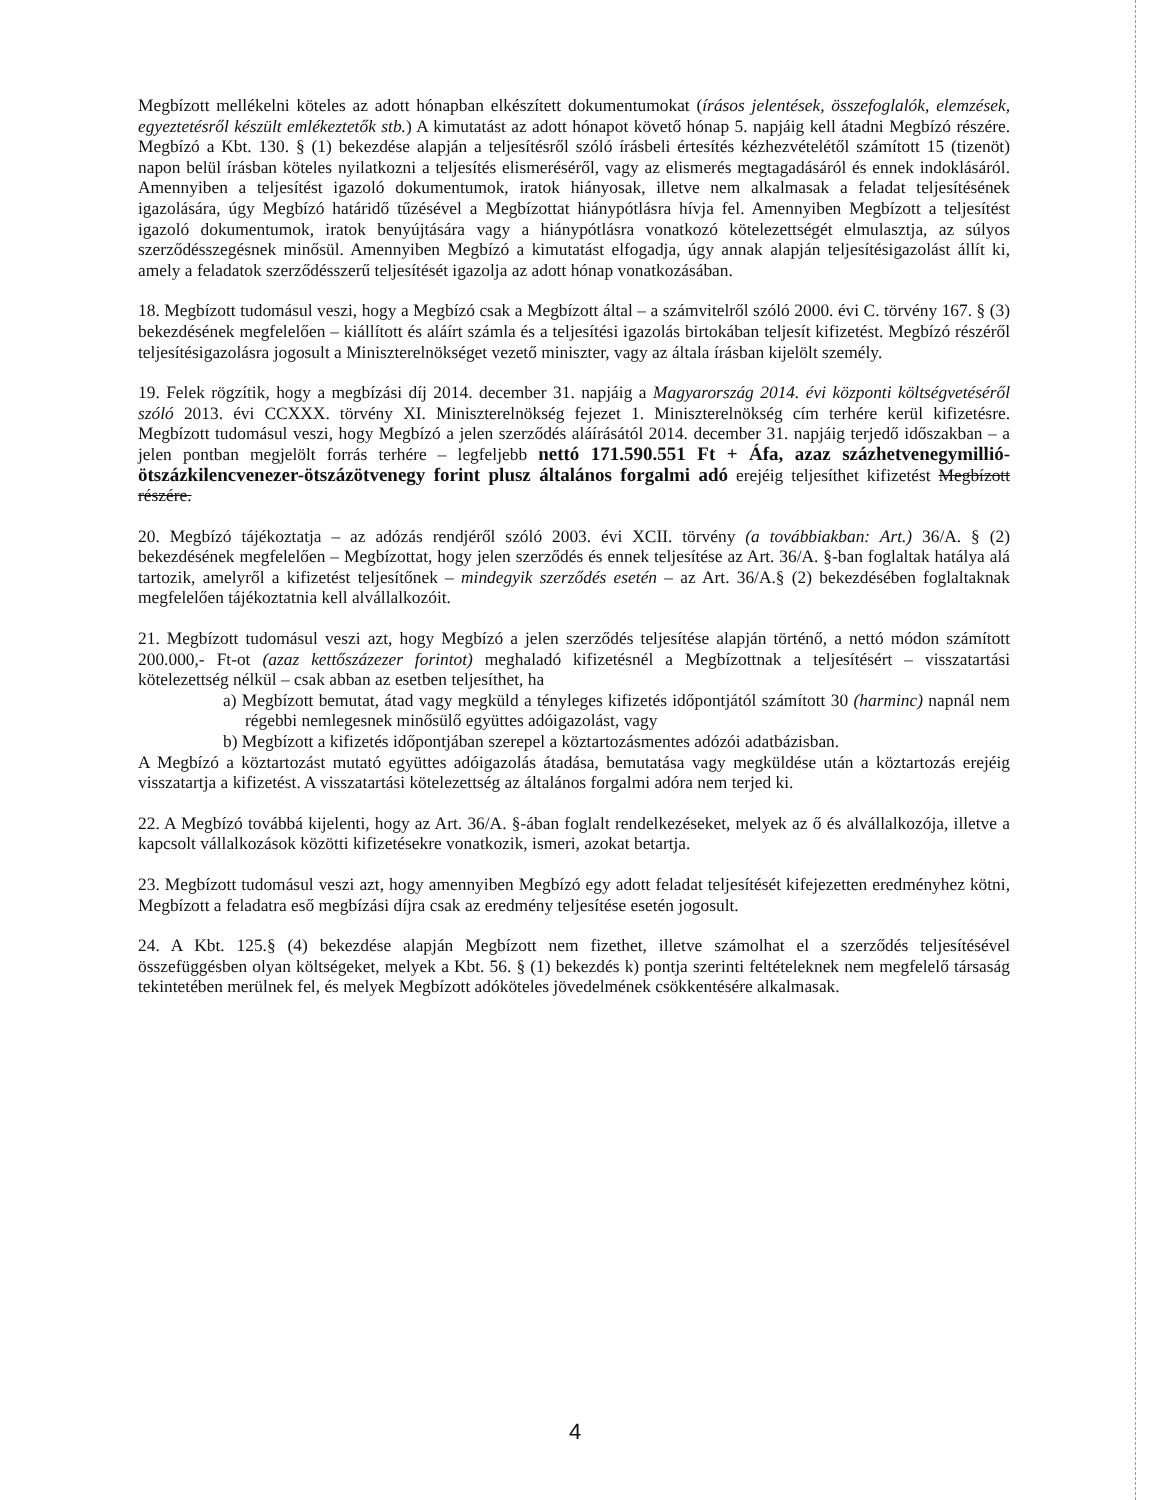Megbízott mellékelni köteles az adott hónapban elkészített dokumentumokat (írásos jelentések, összefoglalók, elemzések, egyeztetésről készült emlékeztetők stb.) A kimutatást az adott hónapot követő hónap 5. napjáig kell átadni Megbízó részére. Megbízó a Kbt. 130. § (1) bekezdése alapján a teljesítésről szóló írásbeli értesítés kézhezvételétől számított 15 (tizenöt) napon belül írásban köteles nyilatkozni a teljesítés elismeréséről, vagy az elismerés megtagadásáról és ennek indoklásáról. Amennyiben a teljesítést igazoló dokumentumok, iratok hiányosak, illetve nem alkalmasak a feladat teljesítésének igazolására, úgy Megbízó határidő tűzésével a Megbízottat hiánypótlásra hívja fel. Amennyiben Megbízott a teljesítést igazoló dokumentumok, iratok benyújtására vagy a hiánypótlásra vonatkozó kötelezettségét elmulasztja, az súlyos szerződésszegésnek minősül. Amennyiben Megbízó a kimutatást elfogadja, úgy annak alapján teljesítésigazolást állít ki, amely a feladatok szerződésszerű teljesítését igazolja az adott hónap vonatkozásában.
18. Megbízott tudomásul veszi, hogy a Megbízó csak a Megbízott által – a számvitelről szóló 2000. évi C. törvény 167. § (3) bekezdésének megfelelően – kiállított és aláírt számla és a teljesítési igazolás birtokában teljesít kifizetést. Megbízó részéről teljesítésigazolásra jogosult a Miniszterelnökséget vezető miniszter, vagy az általa írásban kijelölt személy.
19. Felek rögzítik, hogy a megbízási díj 2014. december 31. napjáig a Magyarország 2014. évi központi költségvetéséről szóló 2013. évi CCXXX. törvény XI. Miniszterelnökség fejezet 1. Miniszterelnökség cím terhére kerül kifizetésre. Megbízott tudomásul veszi, hogy Megbízó a jelen szerződés aláírásától 2014. december 31. napjáig terjedő időszakban – a jelen pontban megjelölt forrás terhére – legfeljebb nettó 171.590.551 Ft + Áfa, azaz százhetvenegymillió-ötszázkilencvenezer-ötszázötvenegy forint plusz általános forgalmi adó erejéig teljesíthet kifizetést Megbízott részére.
20. Megbízó tájékoztatja – az adózás rendjéről szóló 2003. évi XCII. törvény (a továbbiakban: Art.) 36/A. § (2) bekezdésének megfelelően – Megbízottat, hogy jelen szerződés és ennek teljesítése az Art. 36/A. §-ban foglaltak hatálya alá tartozik, amelyről a kifizetést teljesítőnek – mindegyik szerződés esetén – az Art. 36/A.§ (2) bekezdésében foglaltaknak megfelelően tájékoztatnia kell alvállalkozóit.
21. Megbízott tudomásul veszi azt, hogy Megbízó a jelen szerződés teljesítése alapján történő, a nettó módon számított 200.000,- Ft-ot (azaz kettőszázezer forintot) meghaladó kifizetésnél a Megbízottnak a teljesítésért – visszatartási kötelezettség nélkül – csak abban az esetben teljesíthet, ha
a) Megbízott bemutat, átad vagy megküld a tényleges kifizetés időpontjától számított 30 (harminc) napnál nem régebbi nemlegesnek minősülő együttes adóigazolást, vagy
b) Megbízott a kifizetés időpontjában szerepel a köztartozásmentes adózói adatbázisban.
A Megbízó a köztartozást mutató együttes adóigazolás átadása, bemutatása vagy megküldése után a köztartozás erejéig visszatartja a kifizetést. A visszatartási kötelezettség az általános forgalmi adóra nem terjed ki.
22. A Megbízó továbbá kijelenti, hogy az Art. 36/A. §-ában foglalt rendelkezéseket, melyek az ő és alvállalkozója, illetve a kapcsolt vállalkozások közötti kifizetésekre vonatkozik, ismeri, azokat betartja.
23. Megbízott tudomásul veszi azt, hogy amennyiben Megbízó egy adott feladat teljesítését kifejezetten eredményhez kötni, Megbízott a feladatra eső megbízási díjra csak az eredmény teljesítése esetén jogosult.
24. A Kbt. 125.§ (4) bekezdése alapján Megbízott nem fizethet, illetve számolhat el a szerződés teljesítésével összefüggésben olyan költségeket, melyek a Kbt. 56. § (1) bekezdés k) pontja szerinti feltételeknek nem megfelelő társaság tekintetében merülnek fel, és melyek Megbízott adóköteles jövedelmének csökkentésére alkalmasak.
4